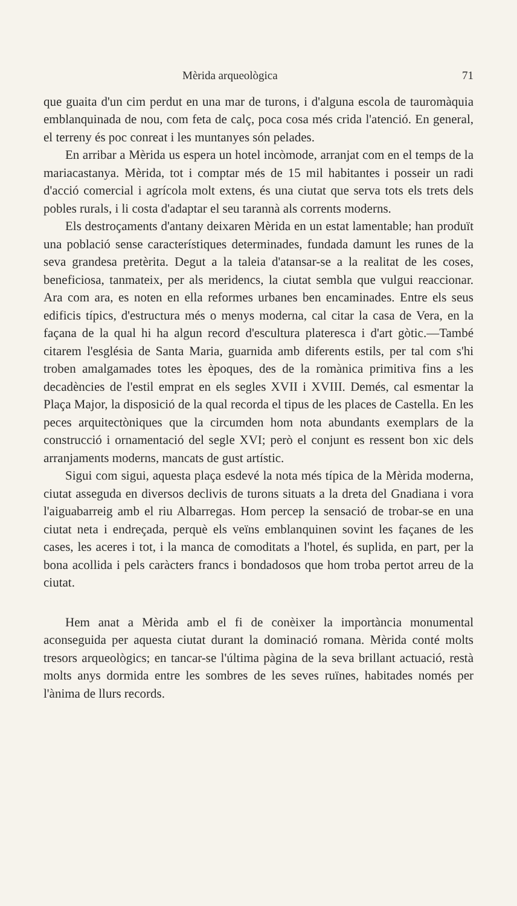Mèrida arqueològica 71
que guaita d'un cim perdut en una mar de turons, i d'alguna escola de tauromàquia emblanquinada de nou, com feta de calç, poca cosa més crida l'atenció. En general, el terreny és poc conreat i les muntanyes són pelades.
En arribar a Mèrida us espera un hotel incòmode, arranjat com en el temps de la mariacastanya. Mèrida, tot i comptar més de 15 mil habitantes i posseir un radi d'acció comercial i agrícola molt extens, és una ciutat que serva tots els trets dels pobles rurals, i li costa d'adaptar el seu tarannà als corrents moderns.
Els destroçaments d'antany deixaren Mèrida en un estat lamentable; han produït una població sense característiques determinades, fundada damunt les runes de la seva grandesa pretèrita. Degut a la taleia d'atansar-se a la realitat de les coses, beneficiosa, tanmateix, per als meridencs, la ciutat sembla que vulgui reaccionar. Ara com ara, es noten en ella reformes urbanes ben encaminades. Entre els seus edificis típics, d'estructura més o menys moderna, cal citar la casa de Vera, en la façana de la qual hi ha algun record d'escultura plateresca i d'art gòtic.—També citarem l'església de Santa Maria, guarnida amb diferents estils, per tal com s'hi troben amalgamades totes les èpoques, des de la romànica primitiva fins a les decadències de l'estil emprat en els segles XVII i XVIII. Demés, cal esmentar la Plaça Major, la disposició de la qual recorda el tipus de les places de Castella. En les peces arquitectòniques que la circumden hom nota abundants exemplars de la construcció i ornamentació del segle XVI; però el conjunt es ressent bon xic dels arranjaments moderns, mancats de gust artístic.
Sigui com sigui, aquesta plaça esdevé la nota més típica de la Mèrida moderna, ciutat asseguda en diversos declivis de turons situats a la dreta del Gnadiana i vora l'aiguabarreig amb el riu Albarregas. Hom percep la sensació de trobar-se en una ciutat neta i endreçada, perquè els veïns emblanquinen sovint les façanes de les cases, les aceres i tot, i la manca de comoditats a l'hotel, és suplida, en part, per la bona acollida i pels caràcters francs i bondadosos que hom troba pertot arreu de la ciutat.
Hem anat a Mèrida amb el fi de conèixer la importància monumental aconseguida per aquesta ciutat durant la dominació romana. Mèrida conté molts tresors arqueològics; en tancar-se l'última pàgina de la seva brillant actuació, restà molts anys dormida entre les sombres de les seves ruïnes, habitades només per l'ànima de llurs records.